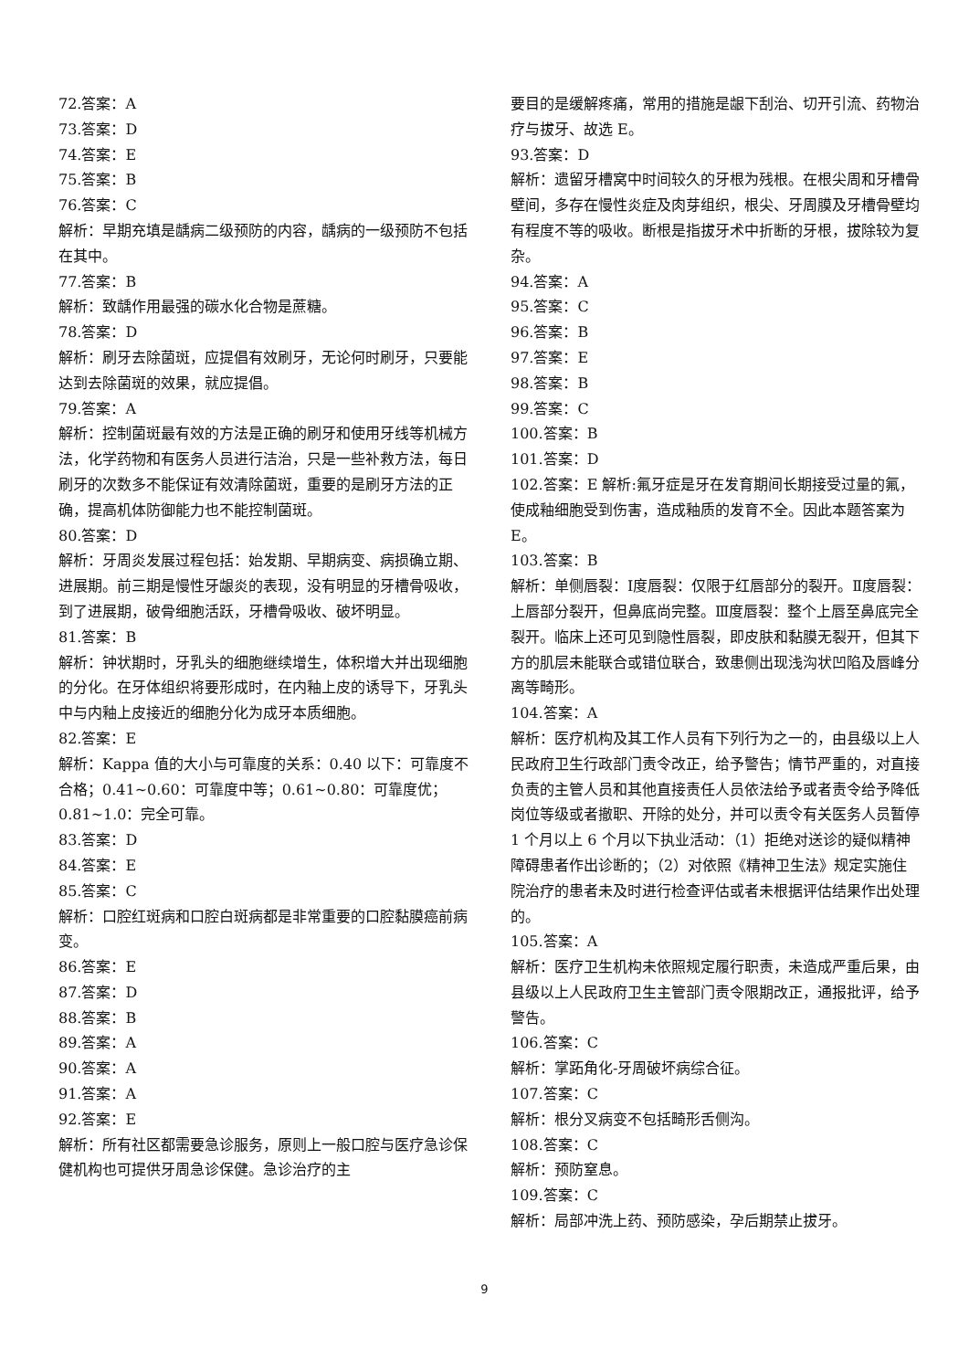72.答案：A
73.答案：D
74.答案：E
75.答案：B
76.答案：C
解析：早期充填是龋病二级预防的内容，龋病的一级预防不包括在其中。
77.答案：B
解析：致龋作用最强的碳水化合物是蔗糖。
78.答案：D
解析：刷牙去除菌斑，应提倡有效刷牙，无论何时刷牙，只要能达到去除菌斑的效果，就应提倡。
79.答案：A
解析：控制菌斑最有效的方法是正确的刷牙和使用牙线等机械方法，化学药物和有医务人员进行洁治，只是一些补救方法，每日刷牙的次数多不能保证有效清除菌斑，重要的是刷牙方法的正确，提高机体防御能力也不能控制菌斑。
80.答案：D
解析：牙周炎发展过程包括：始发期、早期病变、病损确立期、进展期。前三期是慢性牙龈炎的表现，没有明显的牙槽骨吸收，到了进展期，破骨细胞活跃，牙槽骨吸收、破坏明显。
81.答案：B
解析：钟状期时，牙乳头的细胞继续增生，体积增大并出现细胞的分化。在牙体组织将要形成时，在内釉上皮的诱导下，牙乳头中与内釉上皮接近的细胞分化为成牙本质细胞。
82.答案：E
解析：Kappa 值的大小与可靠度的关系：0.40 以下：可靠度不合格；0.41~0.60：可靠度中等；0.61~0.80：可靠度优；0.81~1.0：完全可靠。
83.答案：D
84.答案：E
85.答案：C
解析：口腔红斑病和口腔白斑病都是非常重要的口腔黏膜癌前病变。
86.答案：E
87.答案：D
88.答案：B
89.答案：A
90.答案：A
91.答案：A
92.答案：E
解析：所有社区都需要急诊服务，原则上一般口腔与医疗急诊保健机构也可提供牙周急诊保健。急诊治疗的主
要目的是缓解疼痛，常用的措施是龈下刮治、切开引流、药物治疗与拔牙、故选 E。
93.答案：D
解析：遗留牙槽窝中时间较久的牙根为残根。在根尖周和牙槽骨壁间，多存在慢性炎症及肉芽组织，根尖、牙周膜及牙槽骨壁均有程度不等的吸收。断根是指拔牙术中折断的牙根，拔除较为复杂。
94.答案：A
95.答案：C
96.答案：B
97.答案：E
98.答案：B
99.答案：C
100.答案：B
101.答案：D
102.答案：E 解析:氟牙症是牙在发育期间长期接受过量的氟，使成釉细胞受到伤害，造成釉质的发育不全。因此本题答案为 E。
103.答案：B
解析：单侧唇裂：Ⅰ度唇裂：仅限于红唇部分的裂开。Ⅱ度唇裂：上唇部分裂开，但鼻底尚完整。Ⅲ度唇裂：整个上唇至鼻底完全裂开。临床上还可见到隐性唇裂，即皮肤和黏膜无裂开，但其下方的肌层未能联合或错位联合，致患侧出现浅沟状凹陷及唇峰分离等畸形。
104.答案：A
解析：医疗机构及其工作人员有下列行为之一的，由县级以上人民政府卫生行政部门责令改正，给予警告；情节严重的，对直接负责的主管人员和其他直接责任人员依法给予或者责令给予降低岗位等级或者撤职、开除的处分，并可以责令有关医务人员暂停 1 个月以上 6 个月以下执业活动：（1）拒绝对送诊的疑似精神障碍患者作出诊断的；（2）对依照《精神卫生法》规定实施住院治疗的患者未及时进行检查评估或者未根据评估结果作出处理的。
105.答案：A
解析：医疗卫生机构未依照规定履行职责，未造成严重后果，由县级以上人民政府卫生主管部门责令限期改正，通报批评，给予警告。
106.答案：C
解析：掌跖角化-牙周破坏病综合征。
107.答案：C
解析：根分叉病变不包括畸形舌侧沟。
108.答案：C
解析：预防窒息。
109.答案：C
解析：局部冲洗上药、预防感染，孕后期禁止拔牙。
9